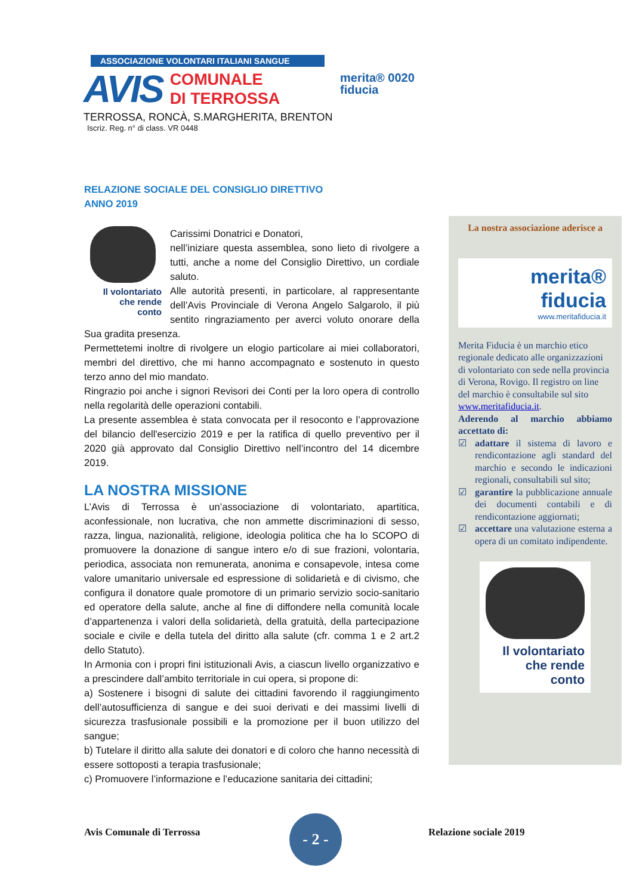ASSOCIAZIONE VOLONTARI ITALIANI SANGUE
AVIS COMUNALE
DI TERROSSA
TERROSSA, RONCÀ, S.MARGHERITA, BRENTON
Iscriz. Reg. n° di class. VR 0448
merita® 0020
fiducia
RELAZIONE SOCIALE DEL CONSIGLIO DIRETTIVO
ANNO 2019
Il volontariato
che rende
conto
Carissimi Donatrici e Donatori,
nell’iniziare questa assemblea, sono lieto di rivolgere a tutti, anche a nome del Consiglio Direttivo, un cordiale saluto.
Alle autorità presenti, in particolare, al rappresentante dell’Avis Provinciale di Verona Angelo Salgarolo, il più sentito ringraziamento per averci voluto onorare della Sua gradita presenza.
Permettetemi inoltre di rivolgere un elogio particolare ai miei collaboratori, membri del direttivo, che mi hanno accompagnato e sostenuto in questo terzo anno del mio mandato.
Ringrazio poi anche i signori Revisori dei Conti per la loro opera di controllo nella regolarità delle operazioni contabili.
La presente assemblea è stata convocata per il resoconto e l’approvazione del bilancio dell'esercizio 2019 e per la ratifica di quello preventivo per il 2020 già approvato dal Consiglio Direttivo nell’incontro del 14 dicembre 2019.
LA NOSTRA MISSIONE
L’Avis di Terrossa è un’associazione di volontariato, apartitica, aconfessionale, non lucrativa, che non ammette discriminazioni di sesso, razza, lingua, nazionalità, religione, ideologia politica che ha lo SCOPO di promuovere la donazione di sangue intero e/o di sue frazioni, volontaria, periodica, associata non remunerata, anonima e consapevole, intesa come valore umanitario universale ed espressione di solidarietà e di civismo, che configura il donatore quale promotore di un primario servizio socio-sanitario ed operatore della salute, anche al fine di diffondere nella comunità locale d’appartenenza i valori della solidarietà, della gratuità, della partecipazione sociale e civile e della tutela del diritto alla salute (cfr. comma 1 e 2 art.2 dello Statuto).
In Armonia con i propri fini istituzionali Avis, a ciascun livello organizzativo e a prescindere dall’ambito territoriale in cui opera, si propone di:
a) Sostenere i bisogni di salute dei cittadini favorendo il raggiungimento dell’autosufficienza di sangue e dei suoi derivati e dei massimi livelli di sicurezza trasfusionale possibili e la promozione per il buon utilizzo del sangue;
b) Tutelare il diritto alla salute dei donatori e di coloro che hanno necessità di essere sottoposti a terapia trasfusionale;
c) Promuovere l’informazione e l’educazione sanitaria dei cittadini;
La nostra associazione aderisce a
merita®
fiducia
www.meritafiducia.it
Merita Fiducia è un marchio etico regionale dedicato alle organizzazioni di volontariato con sede nella provincia di Verona, Rovigo. Il registro on line del marchio è consultabile sul sito www.meritafiducia.it.
Aderendo al marchio abbiamo accettato di:
☑ adattare il sistema di lavoro e rendicontazione agli standard del marchio e secondo le indicazioni regionali, consultabili sul sito;
☑ garantire la pubblicazione annuale dei documenti contabili e di rendicontazione aggiornati;
☑ accettare una valutazione esterna a opera di un comitato indipendente.
Il volontariato
che rende
conto
Avis Comunale di Terrossa
- 2 -
Relazione sociale 2019